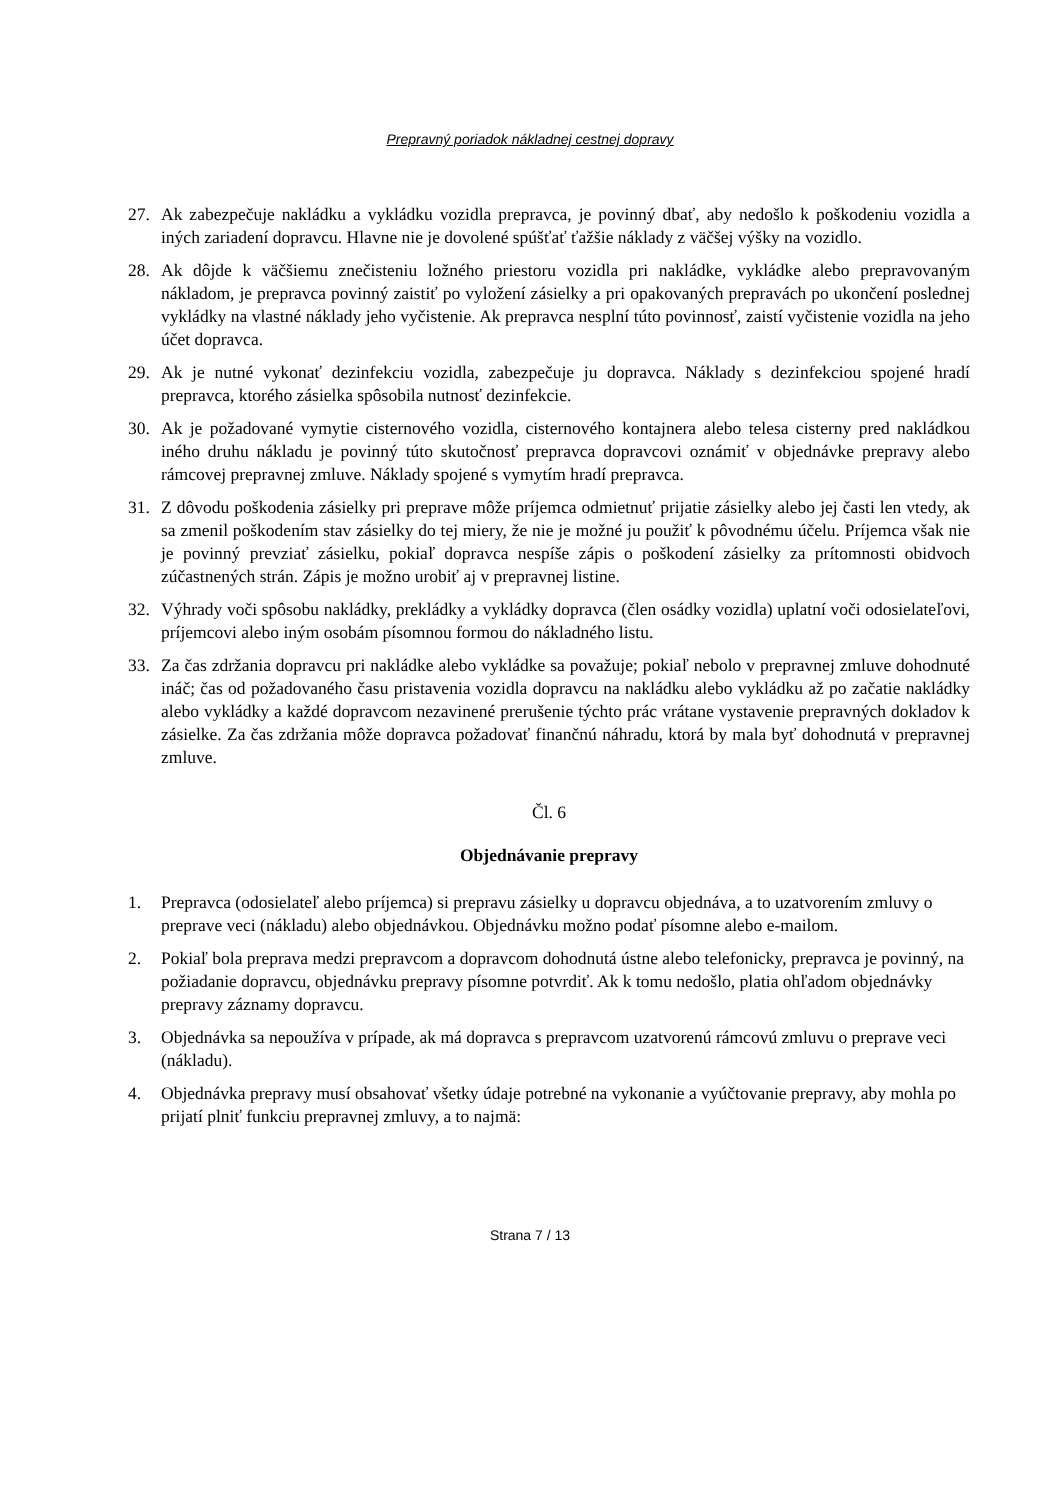Prepravný poriadok nákladnej cestnej dopravy
27. Ak zabezpečuje nakládku a vykládku vozidla prepravca, je povinný dbať, aby nedošlo k poškodeniu vozidla a iných zariadení dopravcu. Hlavne nie je dovolené spúšťať ťažšie náklady z väčšej výšky na vozidlo.
28. Ak dôjde k väčšiemu znečisteniu ložného priestoru vozidla pri nakládke, vykládke alebo prepravovaným nákladom, je prepravca povinný zaistiť po vyložení zásielky a pri opakovaných prepravách po ukončení poslednej vykládky na vlastné náklady jeho vyčistenie. Ak prepravca nesplní túto povinnosť, zaistí vyčistenie vozidla na jeho účet dopravca.
29. Ak je nutné vykonať dezinfekciu vozidla, zabezpečuje ju dopravca. Náklady s dezinfekciou spojené hradí prepravca, ktorého zásielka spôsobila nutnosť dezinfekcie.
30. Ak je požadované vymytie cisternového vozidla, cisternového kontajnera alebo telesa cisterny pred nakládkou iného druhu nákladu je povinný túto skutočnosť prepravca dopravcovi oznámiť v objednávke prepravy alebo rámcovej prepravnej zmluve. Náklady spojené s vymytím hradí prepravca.
31. Z dôvodu poškodenia zásielky pri preprave môže príjemca odmietnuť prijatie zásielky alebo jej časti len vtedy, ak sa zmenil poškodením stav zásielky do tej miery, že nie je možné ju použiť k pôvodnému účelu. Príjemca však nie je povinný prevziať zásielku, pokiaľ dopravca nespíše zápis o poškodení zásielky za prítomnosti obidvoch zúčastnených strán. Zápis je možno urobiť aj v prepravnej listine.
32. Výhrady voči spôsobu nakládky, prekládky a vykládky dopravca (člen osádky vozidla) uplatní voči odosielateľovi, príjemcovi alebo iným osobám písomnou formou do nákladného listu.
33. Za čas zdržania dopravcu pri nakládke alebo vykládke sa považuje; pokiaľ nebolo v prepravnej zmluve dohodnuté ináč; čas od požadovaného času pristavenia vozidla dopravcu na nakládku alebo vykládku až po začatie nakládky alebo vykládky a každé dopravcom nezavinené prerušenie týchto prác vrátane vystavenie prepravných dokladov k zásielke. Za čas zdržania môže dopravca požadovať finančnú náhradu, ktorá by mala byť dohodnutá v prepravnej zmluve.
Čl. 6
Objednávanie prepravy
1. Prepravca (odosielateľ alebo príjemca) si prepravu zásielky u dopravcu objednáva, a to uzatvorením zmluvy o preprave veci (nákladu) alebo objednávkou. Objednávku možno podať písomne alebo e-mailom.
2. Pokiaľ bola preprava medzi prepravcom a dopravcom dohodnutá ústne alebo telefonicky, prepravca je povinný, na požiadanie dopravcu, objednávku prepravy písomne potvrdiť. Ak k tomu nedošlo, platia ohľadom objednávky prepravy záznamy dopravcu.
3. Objednávka sa nepoužíva v prípade, ak má dopravca s prepravcom uzatvorenú rámcovú zmluvu o preprave veci (nákladu).
4. Objednávka prepravy musí obsahovať všetky údaje potrebné na vykonanie a vyúčtovanie prepravy, aby mohla po prijatí plniť funkciu prepravnej zmluvy, a to najmä:
Strana 7 / 13